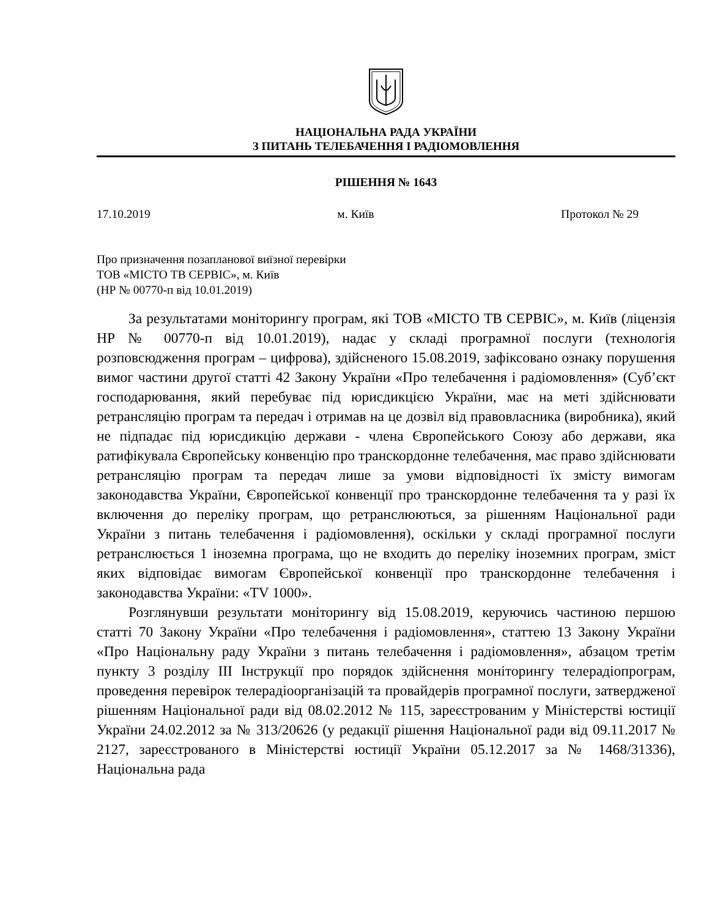НАЦІОНАЛЬНА РАДА УКРАЇНИ
З ПИТАНЬ ТЕЛЕБАЧЕННЯ І РАДІОМОВЛЕННЯ
РІШЕННЯ № 1643
17.10.2019 м. Київ Протокол № 29
Про призначення позапланової виїзної перевірки
ТОВ «МІСТО ТВ СЕРВІС», м. Київ
(НР № 00770-п від 10.01.2019)
За результатами моніторингу програм, які ТОВ «МІСТО ТВ СЕРВІС», м. Київ (ліцензія НР № 00770-п від 10.01.2019), надає у складі програмної послуги (технологія розповсюдження програм – цифрова), здійсненого 15.08.2019, зафіксовано ознаку порушення вимог частини другої статті 42 Закону України «Про телебачення і радіомовлення» (Суб’єкт господарювання, який перебуває під юрисдикцією України, має на меті здійснювати ретрансляцію програм та передач і отримав на це дозвіл від правовласника (виробника), який не підпадає під юрисдикцію держави - члена Європейського Союзу або держави, яка ратифікувала Європейську конвенцію про транскордонне телебачення, має право здійснювати ретрансляцію програм та передач лише за умови відповідності їх змісту вимогам законодавства України, Європейської конвенції про транскордонне телебачення та у разі їх включення до переліку програм, що ретранслюються, за рішенням Національної ради України з питань телебачення і радіомовлення), оскільки у складі програмної послуги ретранслюється 1 іноземна програма, що не входить до переліку іноземних програм, зміст яких відповідає вимогам Європейської конвенції про транскордонне телебачення і законодавства України: «TV 1000».
Розглянувши результати моніторингу від 15.08.2019, керуючись частиною першою статті 70 Закону України «Про телебачення і радіомовлення», статтею 13 Закону України «Про Національну раду України з питань телебачення і радіомовлення», абзацом третім пункту 3 розділу ІІІ Інструкції про порядок здійснення моніторингу телерадіопрограм, проведення перевірок телерадіоорганізацій та провайдерів програмної послуги, затвердженої рішенням Національної ради від 08.02.2012 № 115, зареєстрованим у Міністерстві юстиції України 24.02.2012 за № 313/20626 (у редакції рішення Національної ради від 09.11.2017 № 2127, зареєстрованого в Міністерстві юстиції України 05.12.2017 за № 1468/31336), Національна рада